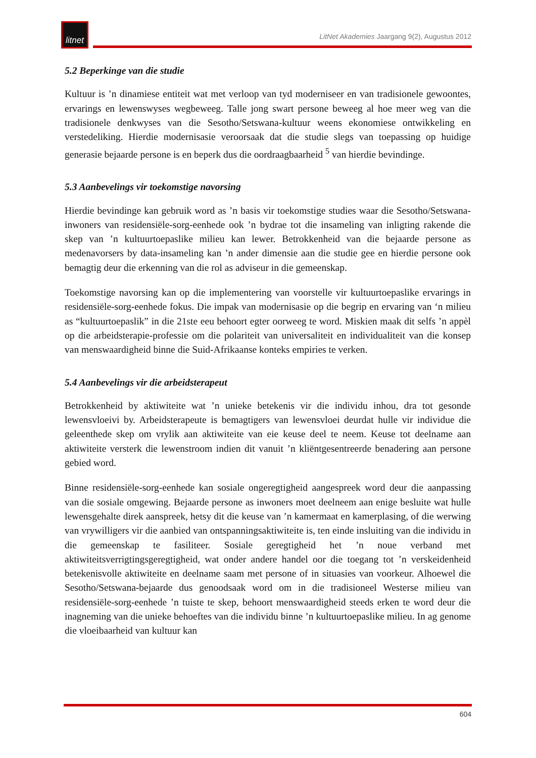litnet
LitNet Akademies Jaargang 9(2), Augustus 2012
5.2 Beperkinge van die studie
Kultuur is ’n dinamiese entiteit wat met verloop van tyd moderniseer en van tradisionele gewoontes, ervarings en lewenswyses wegbeweeg. Talle jong swart persone beweeg al hoe meer weg van die tradisionele denkwyses van die Sesotho/Setswana-kultuur weens ekonomiese ontwikkeling en verstedeliking. Hierdie modernisasie veroorsaak dat die studie slegs van toepassing op huidige generasie bejaarde persone is en beperk dus die oordraagbaarheid <sup>5</sup> van hierdie bevindinge.
5.3 Aanbevelings vir toekomstige navorsing
Hierdie bevindinge kan gebruik word as ’n basis vir toekomstige studies waar die Sesotho/Setswana-inwoners van residensiële-sorg-eenhede ook ’n bydrae tot die insameling van inligting rakende die skep van ’n kultuurtoepaslike milieu kan lewer. Betrokkenheid van die bejaarde persone as medenavorsers by data-insameling kan ’n ander dimensie aan die studie gee en hierdie persone ook bemagtig deur die erkenning van die rol as adviseur in die gemeenskap.
Toekomstige navorsing kan op die implementering van voorstelle vir kultuurtoepaslike ervarings in residensiële-sorg-eenhede fokus. Die impak van modernisasie op die begrip en ervaring van ‘n milieu as “kultuurtoepaslik” in die 21ste eeu behoort egter oorweeg te word. Miskien maak dit selfs ’n appèl op die arbeidsterapie-professie om die polariteit van universaliteit en individualiteit van die konsep van menswaardigheid binne die Suid-Afrikaanse konteks empiries te verken.
5.4 Aanbevelings vir die arbeidsterapeut
Betrokkenheid by aktiwiteite wat ’n unieke betekenis vir die individu inhou, dra tot gesonde lewensvloeivi by. Arbeidsterapeute is bemagtigers van lewensvloei deurdat hulle vir individue die geleenthede skep om vrylik aan aktiwiteite van eie keuse deel te neem. Keuse tot deelname aan aktiwiteite versterk die lewenstroom indien dit vanuit ’n kliëntgesentreerde benadering aan persone gebied word.
Binne residensiële-sorg-eenhede kan sosiale ongeregtigheid aangespreek word deur die aanpassing van die sosiale omgewing. Bejaarde persone as inwoners moet deelneem aan enige besluite wat hulle lewensgehalte direk aanspreek, hetsy dit die keuse van ’n kamermaat en kamerplasing, of die werwing van vrywilligers vir die aanbied van ontspanningsaktiwiteite is, ten einde insluiting van die individu in die gemeenskap te fasiliteer. Sosiale geregtigheid het ’n noue verband met aktiwiteitsverrigtingsgeregtigheid, wat onder andere handel oor die toegang tot ’n verskeidenheid betekenisvolle aktiwiteite en deelname saam met persone of in situasies van voorkeur. Alhoewel die Sesotho/Setswana-bejaarde dus genoodsaak word om in die tradisioneel Westerse milieu van residensiële-sorg-eenhede ’n tuiste te skep, behoort menswaardigheid steeds erken te word deur die inagneming van die unieke behoeftes van die individu binne ’n kultuurtoepaslike milieu. In ag genome die vloeibaarheid van kultuur kan
604